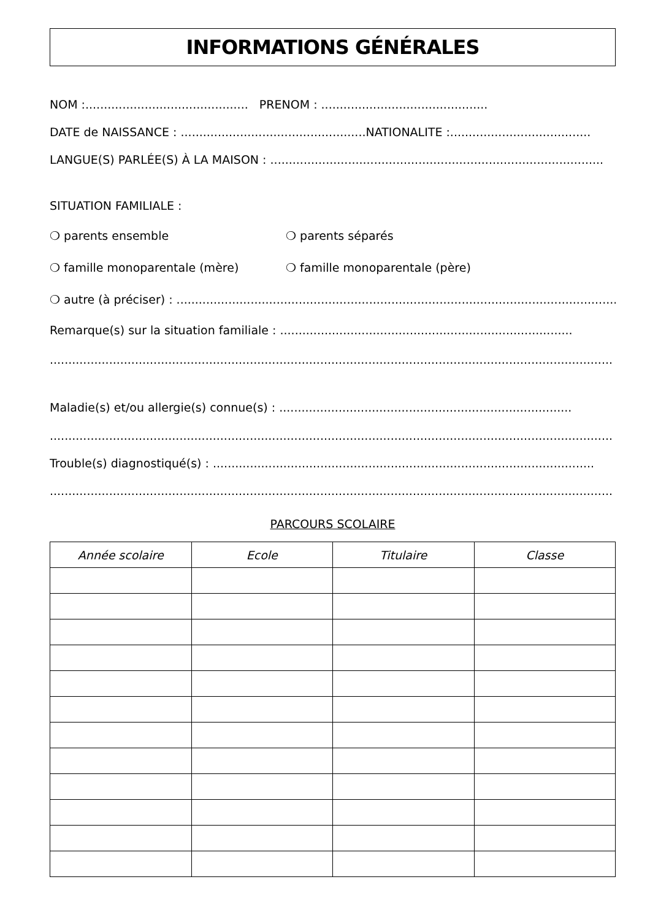INFORMATIONS GÉNÉRALES
NOM :............................................ PRENOM : .............................................
DATE de NAISSANCE : ..................................................NATIONALITE :......................................
LANGUE(S) PARLÉE(S) À LA MAISON : ..........................................................................................
SITUATION FAMILIALE :
❍ parents ensemble ❍ parents séparés
❍ famille monoparentale (mère) ❍ famille monoparentale (père)
❍ autre (à préciser) : ..........................................................................................................................
Remarque(s) sur la situation familiale : ...............................................................................
........................................................................................................................................................
Maladie(s) et/ou allergie(s) connue(s) : ...............................................................................
........................................................................................................................................................
Trouble(s) diagnostiqué(s) : .......................................................................................................
........................................................................................................................................................
PARCOURS SCOLAIRE
| Année scolaire | Ecole | Titulaire | Classe |
| --- | --- | --- | --- |